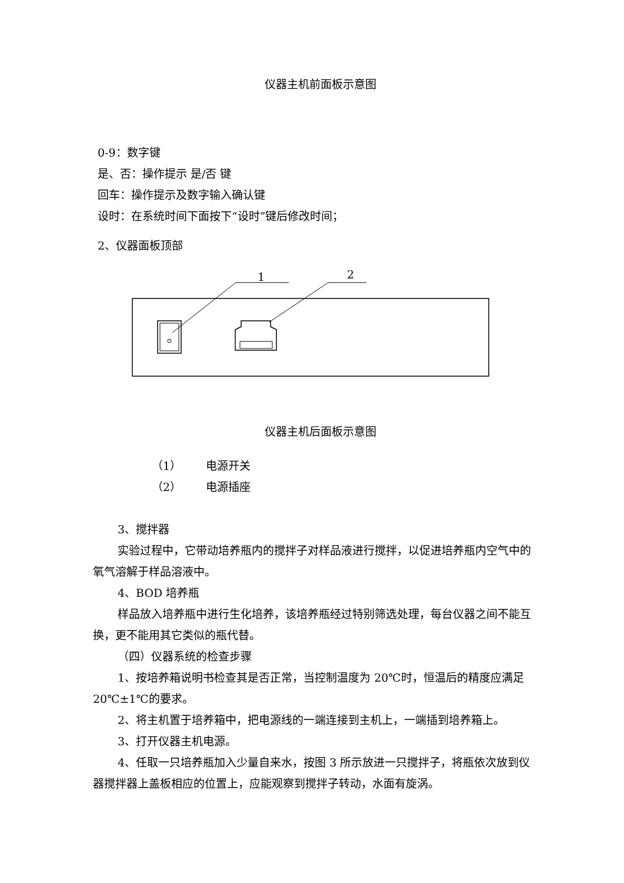仪器主机前面板示意图
0-9：数字键
是、否：操作提示 是/否 键
回车：操作提示及数字输入确认键
设时：在系统时间下面按下“设时”键后修改时间；
2、仪器面板顶部
1
2
仪器主机后面板示意图
（1） 电源开关
（2） 电源插座
3、搅拌器
实验过程中，它带动培养瓶内的搅拌子对样品液进行搅拌，以促进培养瓶内空气中的氧气溶解于样品溶液中。
4、BOD 培养瓶
样品放入培养瓶中进行生化培养，该培养瓶经过特别筛选处理，每台仪器之间不能互换，更不能用其它类似的瓶代替。
（四）仪器系统的检查步骤
1、按培养箱说明书检查其是否正常，当控制温度为 20℃时，恒温后的精度应满足 20℃±1℃的要求。
2、将主机置于培养箱中，把电源线的一端连接到主机上，一端插到培养箱上。
3、打开仪器主机电源。
4、任取一只培养瓶加入少量自来水，按图 3 所示放进一只搅拌子，将瓶依次放到仪器搅拌器上盖板相应的位置上，应能观察到搅拌子转动，水面有旋涡。